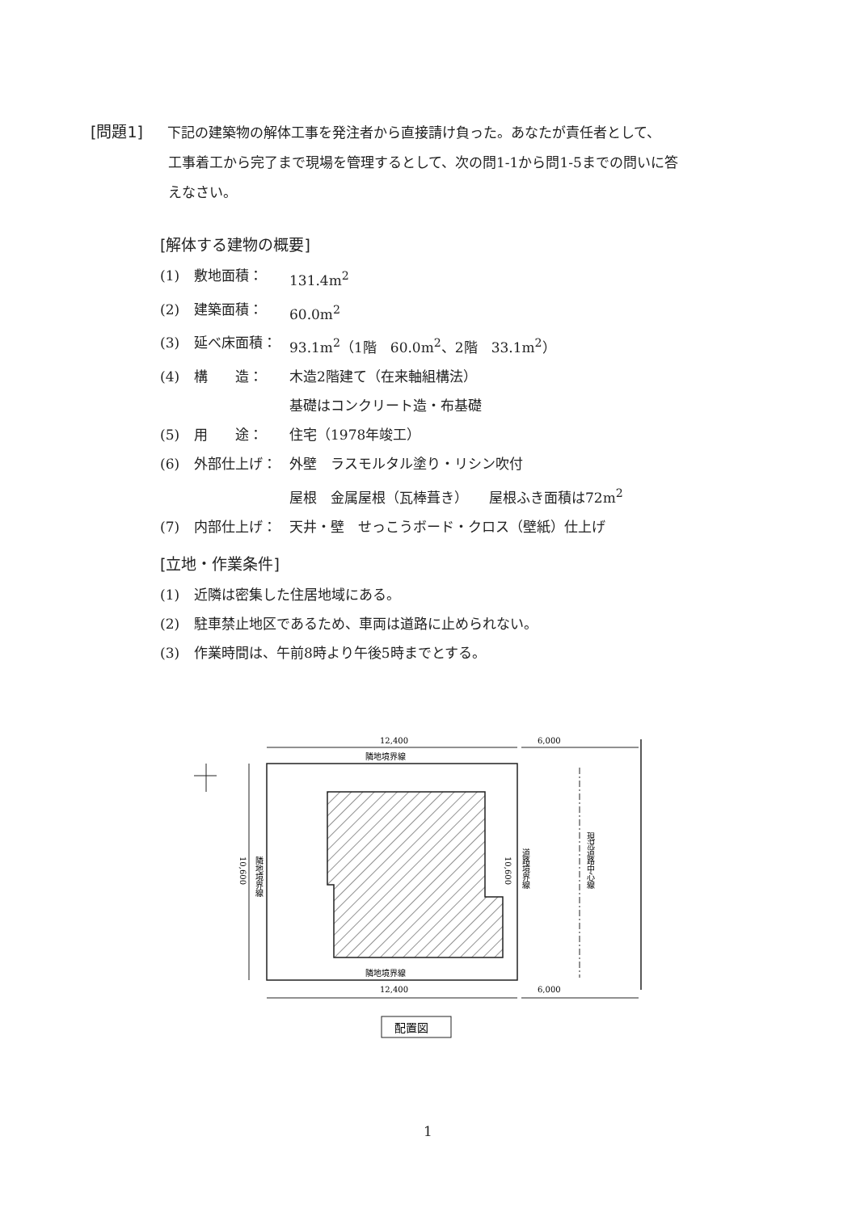[問題1] 下記の建築物の解体工事を発注者から直接請け負った。あなたが責任者として、
工事着工から完了まで現場を管理するとして、次の問1-1から問1-5までの問いに答
えなさい。
[解体する建物の概要]
(1) 敷地面積： 131.4m<sup>2</sup>
(2) 建築面積： 60.0m<sup>2</sup>
(3) 延べ床面積： 93.1m<sup>2</sup>（1階　60.0m<sup>2</sup>、2階　33.1m<sup>2</sup>）
(4) 構　　造： 木造2階建て（在来軸組構法）
基礎はコンクリート造・布基礎
(5) 用　　途： 住宅（1978年竣工）
(6) 外部仕上げ： 外壁　ラスモルタル塗り・リシン吹付
屋根　金属屋根（瓦棒葺き）　　屋根ふき面積は72m<sup>2</sup>
(7) 内部仕上げ： 天井・壁　せっこうボード・クロス（壁紙）仕上げ
[立地・作業条件]
(1) 近隣は密集した住居地域にある。
(2) 駐車禁止地区であるため、車両は道路に止められない。
(3) 作業時間は、午前8時より午後5時までとする。
12,400
6,000
隣地境界線
隣地境界線
12,400
6,000
10,600
隣地境界線
10,600
道路境界線
現況道路中心線
配置図
1